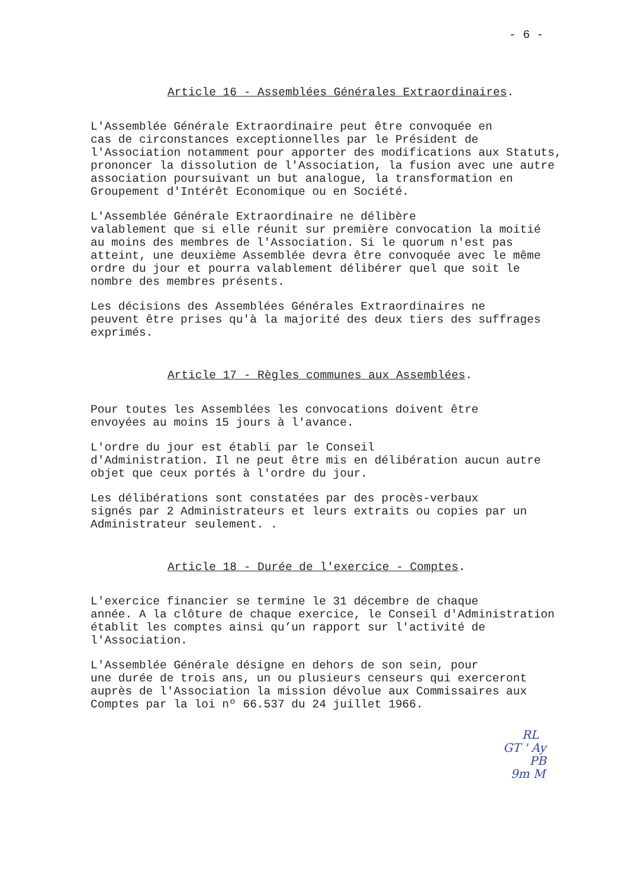- 6 -
Article 16 - Assemblées Générales Extraordinaires.
L'Assemblée Générale Extraordinaire peut être convoquée en cas de circonstances exceptionnelles par le Président de l'Association notamment pour apporter des modifications aux Statuts, prononcer la dissolution de l'Association, la fusion avec une autre association poursuivant un but analogue, la transformation en Groupement d'Intérêt Economique ou en Société.
L'Assemblée Générale Extraordinaire ne délibère valablement que si elle réunit sur première convocation la moitié au moins des membres de l'Association. Si le quorum n'est pas atteint, une deuxième Assemblée devra être convoquée avec le même ordre du jour et pourra valablement délibérer quel que soit le nombre des membres présents.
Les décisions des Assemblées Générales Extraordinaires ne peuvent être prises qu'à la majorité des deux tiers des suffrages exprimés.
Article 17 - Règles communes aux Assemblées.
Pour toutes les Assemblées les convocations doivent être envoyées au moins 15 jours à l'avance.
L'ordre du jour est établi par le Conseil d'Administration. Il ne peut être mis en délibération aucun autre objet que ceux portés à l'ordre du jour.
Les délibérations sont constatées par des procès-verbaux signés par 2 Administrateurs et leurs extraits ou copies par un Administrateur seulement. .
Article 18 - Durée de l'exercice - Comptes.
L'exercice financier se termine le 31 décembre de chaque année. A la clôture de chaque exercice, le Conseil d'Administration établit les comptes ainsi qu’un rapport sur l'activité de l'Association.
L'Assemblée Générale désigne en dehors de son sein, pour une durée de trois ans, un ou plusieurs censeurs qui exerceront auprès de l'Association la mission dévolue aux Commissaires aux Comptes par la loi nº 66.537 du 24 juillet 1966.
RL
GT ' Ay
PB
9m M